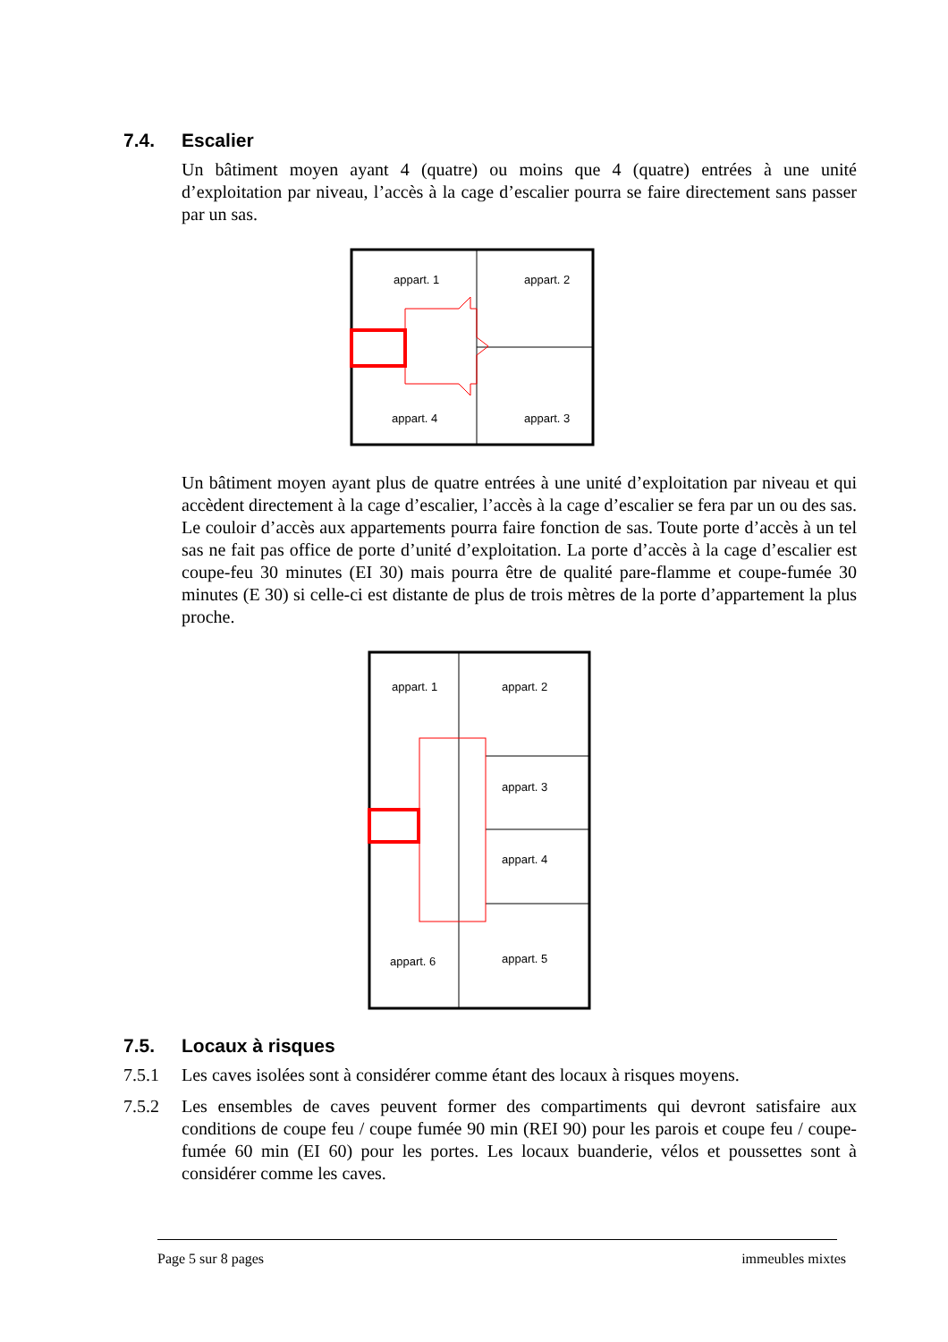7.4. Escalier
Un bâtiment moyen ayant 4 (quatre) ou moins que 4 (quatre) entrées à une unité d’exploitation par niveau, l’accès à la cage d’escalier pourra se faire directement sans passer par un sas.
appart. 1
appart. 2
appart. 4
appart. 3
Un bâtiment moyen ayant plus de quatre entrées à une unité d’exploitation par niveau et qui accèdent directement à la cage d’escalier, l’accès à la cage d’escalier se fera par un ou des sas. Le couloir d’accès aux appartements pourra faire fonction de sas. Toute porte d’accès à un tel sas ne fait pas office de porte d’unité d’exploitation. La porte d’accès à la cage d’escalier est coupe-feu 30 minutes (EI 30) mais pourra être de qualité pare-flamme et coupe-fumée 30 minutes (E 30) si celle-ci est distante de plus de trois mètres de la porte d’appartement la plus proche.
appart. 1
appart. 2
appart. 3
appart. 4
appart. 6
appart. 5
7.5. Locaux à risques
7.5.1 Les caves isolées sont à considérer comme étant des locaux à risques moyens.
7.5.2 Les ensembles de caves peuvent former des compartiments qui devront satisfaire aux conditions de coupe feu / coupe fumée 90 min (REI 90) pour les parois et coupe feu / coupe-fumée 60 min (EI 60) pour les portes. Les locaux buanderie, vélos et poussettes sont à considérer comme les caves.
Page 5 sur 8 pages immeubles mixtes